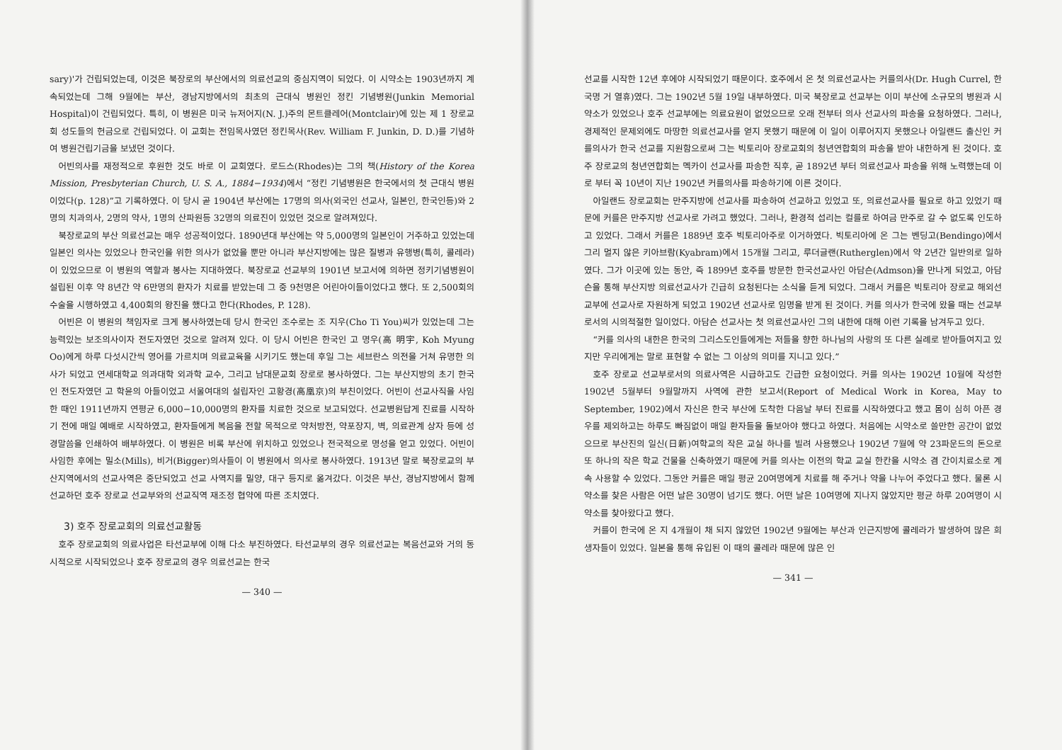sary)'가 건립되었는데, 이것은 북장로의 부산에서의 의료선교의 중심지역이 되었다. 이 시약소는 1903년까지 계속되었는데 그해 9월에는 부산, 경남지방에서의 최초의 근대식 병원인 정킨 기념병원(Junkin Memorial Hospital)이 건립되었다. 특히, 이 병원은 미국 뉴저어지(N. J.)주의 몬트클레어(Montclair)에 있는 제 1 장로교회 성도들의 헌금으로 건립되었다. 이 교회는 전임목사였던 정킨목사(Rev. William F. Junkin, D. D.)를 기념하여 병원건립기금을 보냈던 것이다.
어빈의사를 재정적으로 후원한 것도 바로 이 교회였다. 로드스(Rhodes)는 그의 책(History of the Korea Mission, Presbyterian Church, U. S. A., 1884−1934)에서 “정킨 기념병원은 한국에서의 첫 근대식 병원이었다(p. 128)”고 기록하였다. 이 당시 곧 1904년 부산에는 17명의 의사(외국인 선교사, 일본인, 한국인등)와 2명의 치과의사, 2명의 약사, 1명의 산파원등 32명의 의료진이 있었던 것으로 알려져있다.
북장로교의 부산 의료선교는 매우 성공적이었다. 1890년대 부산에는 약 5,000명의 일본인이 거주하고 있었는데 일본인 의사는 있었으나 한국인을 위한 의사가 없었을 뿐만 아니라 부산지방에는 많은 질병과 유행병(특히, 콜레라)이 있었으므로 이 병원의 역할과 봉사는 지대하였다. 북장로교 선교부의 1901년 보고서에 의하면 정키기념병원이 설립된 이후 약 8년간 약 6만명의 환자가 치료를 받았는데 그 중 9천명은 어린아이들이었다고 했다. 또 2,500회의 수술을 시행하였고 4,400회의 왕진을 했다고 한다(Rhodes, P. 128).
어빈은 이 병원의 책임자로 크게 봉사하였는데 당시 한국인 조수로는 조 지우(Cho Ti You)씨가 있었는데 그는 능력있는 보조의사이자 전도자였던 것으로 알려져 있다. 이 당시 어빈은 한국인 고 명우(高 明宇, Koh Myung Oo)에게 하루 다섯시간씩 영어를 가르치며 의료교육을 시키기도 했는데 후일 그는 세브란스 의전을 거쳐 유명한 의사가 되었고 연세대학교 의과대학 외과학 교수, 그리고 남대문교회 장로로 봉사하였다. 그는 부산지방의 초기 한국인 전도자였던 고 학윤의 아들이었고 서울여대의 설립자인 고황경(高凰京)의 부친이었다. 어빈이 선교사직을 사임한 때인 1911년까지 연평균 6,000−10,000명의 환자를 치료한 것으로 보고되었다. 선교병원답게 진료를 시작하기 전에 매일 예배로 시작하였고, 환자들에게 복음을 전할 목적으로 약처방전, 약포장지, 벽, 의료관계 상자 등에 성경말씀을 인쇄하여 배부하였다. 이 병원은 비록 부산에 위치하고 있었으나 전국적으로 명성을 얻고 있었다. 어빈이 사임한 후에는 밀소(Mills), 비거(Bigger)의사들이 이 병원에서 의사로 봉사하였다. 1913년 말로 북장로교의 부산지역에서의 선교사역은 중단되었고 선교 사역지를 밀양, 대구 등지로 옮겨갔다. 이것은 부산, 경남지방에서 함께 선교하던 호주 장로교 선교부와의 선교직역 재조정 협약에 따른 조치였다.
3) 호주 장로교회의 의료선교활동
호주 장로교회의 의료사업은 타선교부에 이해 다소 부진하였다. 타선교부의 경우 의료선교는 복음선교와 거의 동시적으로 시작되었으나 호주 장로교의 경우 의료선교는 한국
— 340 —
선교를 시작한 12년 후에야 시작되었기 때문이다. 호주에서 온 첫 의료선교사는 커를의사(Dr. Hugh Currel, 한국명 거 열휴)였다. 그는 1902년 5월 19일 내부하였다. 미국 북장로교 선교부는 이미 부산에 소규모의 병원과 시약소가 있었으나 호주 선교부에는 의료요원이 없었으므로 오래 전부터 의사 선교사의 파송을 요청하였다. 그러나, 경제적인 문제외에도 마땅한 의료선교사를 얻지 못했기 때문에 이 일이 이루어지지 못했으나 아일랜드 출신인 커를의사가 한국 선교를 지원함으로써 그는 빅토리아 장로교회의 청년연합회의 파송을 받아 내한하게 된 것이다. 호주 장로교의 청년연합회는 멕카이 선교사를 파송한 직후, 곧 1892년 부터 의료선교사 파송을 위해 노력했는데 이로 부터 꼭 10년이 지난 1902년 커를의사를 파송하기에 이른 것이다.
아일랜드 장로교회는 만주지방에 선교사를 파송하여 선교하고 있었고 또, 의료선교사를 필요로 하고 있었기 때문에 커를은 만주지방 선교사로 가려고 했었다. 그러나, 환경적 섭리는 컬를로 하여금 만주로 갈 수 없도록 인도하고 있었다. 그래서 커를은 1889년 호주 빅토리아주로 이거하였다. 빅토리아에 온 그는 벤딩고(Bendingo)에서 그리 멀지 않은 키아브람(Kyabram)에서 15개월 그리고, 루더글랜(Rutherglen)에서 약 2년간 일반의로 일하였다. 그가 이곳에 있는 동안, 즉 1899년 호주를 방문한 한국선교사인 아담슨(Admson)을 만나게 되었고, 아담슨을 통해 부산지방 의료선교사가 긴급히 요청된다는 소식을 듣게 되었다. 그래서 커를은 빅토리아 장로교 해외선교부에 선교사로 자원하게 되었고 1902년 선교사로 임명을 받게 된 것이다. 커를 의사가 한국에 왔을 때는 선교부로서의 시의적절한 일이었다. 아담슨 선교사는 첫 의료선교사인 그의 내한에 대해 이런 기록을 남겨두고 있다.
“커를 의사의 내한은 한국의 그리스도인들에게는 저들을 향한 하나님의 사랑의 또 다른 실례로 받아들여지고 있지만 우리에게는 말로 표현할 수 없는 그 이상의 의미를 지니고 있다.”
호주 장로교 선교부로서의 의료사역은 시급하고도 긴급한 요청이었다. 커를 의사는 1902년 10월에 작성한 1902년 5월부터 9월말까지 사역에 관한 보고서(Report of Medical Work in Korea, May to September, 1902)에서 자신은 한국 부산에 도착한 다음날 부터 진료를 시작하였다고 했고 몸이 심히 아픈 경우를 제외하고는 하루도 빠짐없이 매일 환자들을 돌보아야 했다고 하였다. 처음에는 시약소로 쓸만한 공간이 없었으므로 부산진의 일신(日新)여학교의 작은 교실 하나를 빌려 사용했으나 1902년 7월에 약 23파운드의 돈으로 또 하나의 작은 학교 건물을 신축하였기 때문에 커를 의사는 이전의 학교 교실 한칸을 시약소 겸 간이치료소로 계속 사용할 수 있었다. 그동안 커를은 매일 평균 20여명에게 치료를 해 주거나 약을 나누어 주었다고 했다. 물론 시약소를 찾은 사람은 어떤 날은 30명이 넘기도 했다. 어떤 날은 10여명에 지나지 않았지만 평균 하루 20여명이 시약소를 찾아왔다고 했다.
커를이 한국에 온 지 4개월이 채 되지 않았던 1902년 9월에는 부산과 인근지방에 콜레라가 발생하여 많은 희생자들이 있었다. 일본을 통해 유입된 이 때의 콜레라 때문에 많은 인
— 341 —